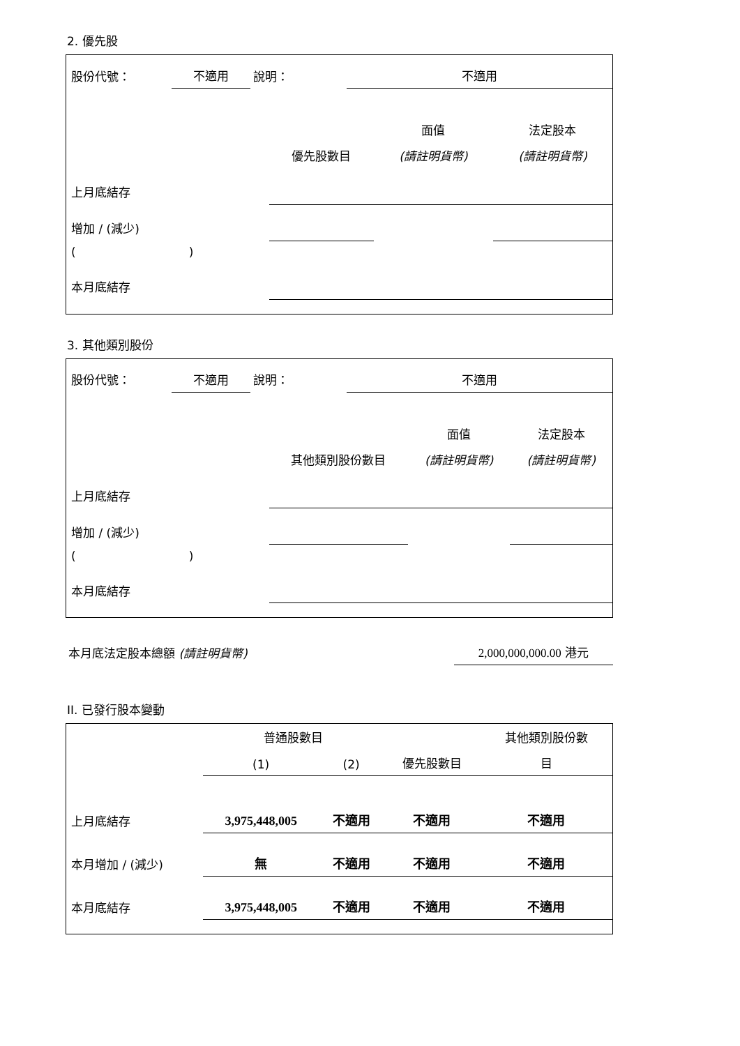2. 優先股
| 股份代號： | 不適用 | 說明： | 不適用 |
| | | 面值 | 法定股本 |
| --- | --- | --- | --- |
| | 優先股數目 | (請註明貨幣) | (請註明貨幣) |
| 上月底結存 | | | |
| 增加 / (減少) | | | |
| ( ) | | | |
| 本月底結存 | | | |
3. 其他類別股份
| 股份代號： | 不適用 | 說明： | 不適用 |
| | | 面值 | 法定股本 |
| --- | --- | --- | --- |
| | 其他類別股份數目 | (請註明貨幣) | (請註明貨幣) |
| 上月底結存 | | | |
| 增加 / (減少) | | | |
| ( ) | | | |
| 本月底結存 | | | |
| 本月底法定股本總額 (請註明貨幣) | 2,000,000,000.00 港元 |
II. 已發行股本變動
| | 普通股數目 | | | 其他類別股份數 |
| --- | --- | --- | --- | --- |
| | (1) | (2) | 優先股數目 | 目 |
| 上月底結存 | 3,975,448,005 | 不適用 | 不適用 | 不適用 |
| 本月增加 / (減少) | 無 | 不適用 | 不適用 | 不適用 |
| 本月底結存 | 3,975,448,005 | 不適用 | 不適用 | 不適用 |